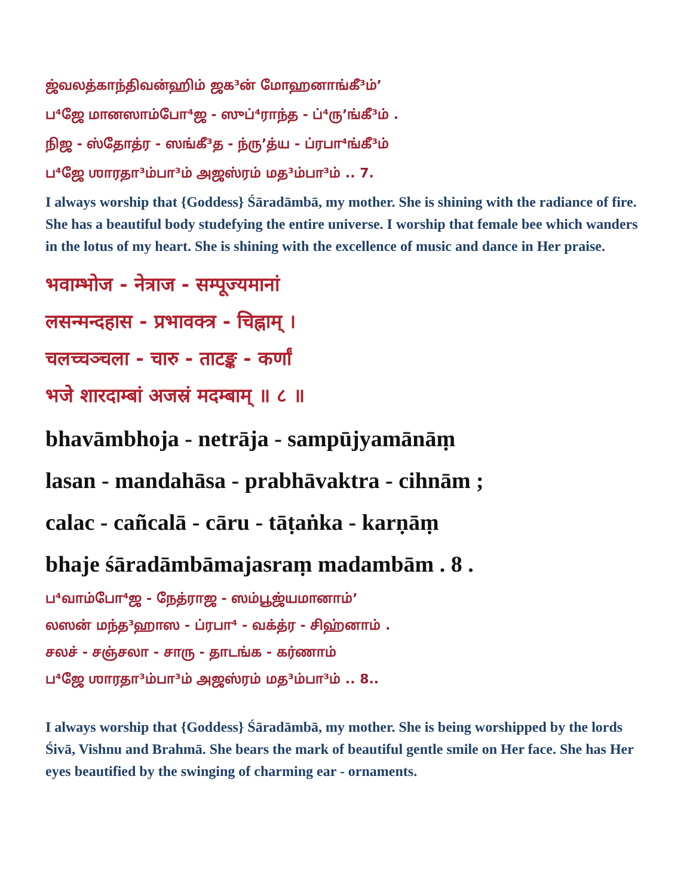ஜ்வலத்காந்திவன்ஹிம் ஜக³ன் மோஹனாங்கீ³ம்’
ப⁴ஜே மானஸாம்போ⁴ஜ - ஸுப்⁴ராந்த - ப்⁴ரு’ங்கீ³ம் .
நிஜ - ஸ்தோத்ர - ஸங்கீ³த - ந்ரு’த்ய - ப்ரபா⁴ங்கீ³ம்
ப⁴ஜே ஶாரதா³ம்பா³ம் அஜஸ்ரம் மத³ம்பா³ம் .. 7.
I always worship that {Goddess} Śāradāmbā, my mother. She is shining with the radiance of fire. She has a beautiful body studefying the entire universe. I worship that female bee which wanders in the lotus of my heart. She is shining with the excellence of music and dance in Her praise.
भवाम्भोज - नेत्राज - सम्पूज्यमानां
लसन्मन्दहास - प्रभावक्त्र - चिह्नाम् ।
चलच्चञ्चला - चारु - ताटङ्क - कर्णां
भजे शारदाम्बां अजस्रं मदम्बाम् ॥ ८ ॥
bhavāmbhoja - netrāja - sampūjyamānāṃ
lasan - mandahāsa - prabhāvaktra - cihnām ;
calac - cañcalā - cāru - tāṭaṅka - karṇāṃ
bhaje śāradāmbāmajasraṃ madambām . 8 .
ப⁴வாம்போ⁴ஜ - நேத்ராஜ - ஸம்பூஜ்யமானாம்’
லஸன் மந்த³ஹாஸ - ப்ரபா⁴ - வக்த்ர - சிஹ்னாம் .
சலச் - சஞ்சலா - சாரு - தாடங்க - கர்ணாம்
ப⁴ஜே ஶாரதா³ம்பா³ம் அஜஸ்ரம் மத³ம்பா³ம் .. 8..
I always worship that {Goddess} Śāradāmbā, my mother. She is being worshipped by the lords Śivā, Vishnu and Brahmā. She bears the mark of beautiful gentle smile on Her face. She has Her eyes beautified by the swinging of charming ear - ornaments.